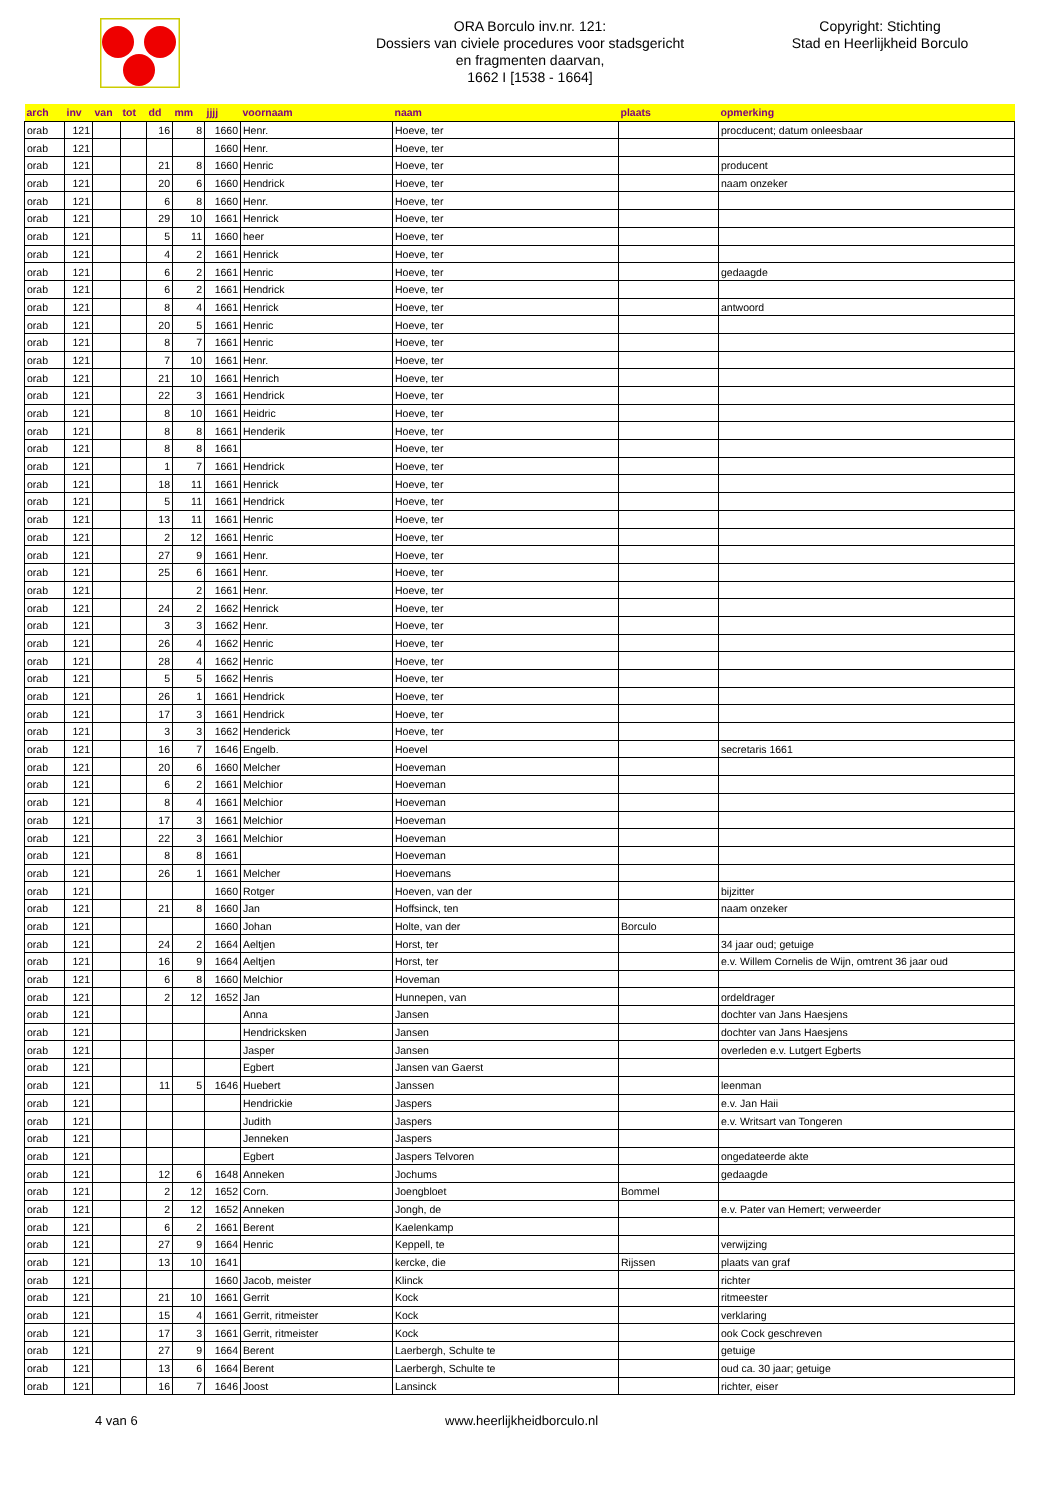ORA Borculo inv.nr. 121:
Dossiers van civiele procedures voor stadsgericht
en fragmenten daarvan,
1662 I [1538 - 1664]
Copyright: Stichting
Stad en Heerlijkheid Borculo
| arch | inv | van | tot | dd | mm | jjjj | voornaam | naam | plaats | opmerking |
| --- | --- | --- | --- | --- | --- | --- | --- | --- | --- | --- |
| orab | 121 | | | 16 | 8 | 1660 | Henr. | Hoeve, ter | | procducent; datum onleesbaar |
| orab | 121 | | | | | 1660 | Henr. | Hoeve, ter | | |
| orab | 121 | | | 21 | 8 | 1660 | Henric | Hoeve, ter | | producent |
| orab | 121 | | | 20 | 6 | 1660 | Hendrick | Hoeve, ter | | naam onzeker |
| orab | 121 | | | 6 | 8 | 1660 | Henr. | Hoeve, ter | | |
| orab | 121 | | | 29 | 10 | 1661 | Henrick | Hoeve, ter | | |
| orab | 121 | | | 5 | 11 | 1660 | heer | Hoeve, ter | | |
| orab | 121 | | | 4 | 2 | 1661 | Henrick | Hoeve, ter | | |
| orab | 121 | | | 6 | 2 | 1661 | Henric | Hoeve, ter | | gedaagde |
| orab | 121 | | | 6 | 2 | 1661 | Hendrick | Hoeve, ter | | |
| orab | 121 | | | 8 | 4 | 1661 | Henrick | Hoeve, ter | | antwoord |
| orab | 121 | | | 20 | 5 | 1661 | Henric | Hoeve, ter | | |
| orab | 121 | | | 8 | 7 | 1661 | Henric | Hoeve, ter | | |
| orab | 121 | | | 7 | 10 | 1661 | Henr. | Hoeve, ter | | |
| orab | 121 | | | 21 | 10 | 1661 | Henrich | Hoeve, ter | | |
| orab | 121 | | | 22 | 3 | 1661 | Hendrick | Hoeve, ter | | |
| orab | 121 | | | 8 | 10 | 1661 | Heidric | Hoeve, ter | | |
| orab | 121 | | | 8 | 8 | 1661 | Henderik | Hoeve, ter | | |
| orab | 121 | | | 8 | 8 | 1661 | | Hoeve, ter | | |
| orab | 121 | | | 1 | 7 | 1661 | Hendrick | Hoeve, ter | | |
| orab | 121 | | | 18 | 11 | 1661 | Henrick | Hoeve, ter | | |
| orab | 121 | | | 5 | 11 | 1661 | Hendrick | Hoeve, ter | | |
| orab | 121 | | | 13 | 11 | 1661 | Henric | Hoeve, ter | | |
| orab | 121 | | | 2 | 12 | 1661 | Henric | Hoeve, ter | | |
| orab | 121 | | | 27 | 9 | 1661 | Henr. | Hoeve, ter | | |
| orab | 121 | | | 25 | 6 | 1661 | Henr. | Hoeve, ter | | |
| orab | 121 | | | | 2 | 1661 | Henr. | Hoeve, ter | | |
| orab | 121 | | | 24 | 2 | 1662 | Henrick | Hoeve, ter | | |
| orab | 121 | | | 3 | 3 | 1662 | Henr. | Hoeve, ter | | |
| orab | 121 | | | 26 | 4 | 1662 | Henric | Hoeve, ter | | |
| orab | 121 | | | 28 | 4 | 1662 | Henric | Hoeve, ter | | |
| orab | 121 | | | 5 | 5 | 1662 | Henris | Hoeve, ter | | |
| orab | 121 | | | 26 | 1 | 1661 | Hendrick | Hoeve, ter | | |
| orab | 121 | | | 17 | 3 | 1661 | Hendrick | Hoeve, ter | | |
| orab | 121 | | | 3 | 3 | 1662 | Henderick | Hoeve, ter | | |
| orab | 121 | | | 16 | 7 | 1646 | Engelb. | Hoevel | | secretaris 1661 |
| orab | 121 | | | 20 | 6 | 1660 | Melcher | Hoeveman | | |
| orab | 121 | | | 6 | 2 | 1661 | Melchior | Hoeveman | | |
| orab | 121 | | | 8 | 4 | 1661 | Melchior | Hoeveman | | |
| orab | 121 | | | 17 | 3 | 1661 | Melchior | Hoeveman | | |
| orab | 121 | | | 22 | 3 | 1661 | Melchior | Hoeveman | | |
| orab | 121 | | | 8 | 8 | 1661 | | Hoeveman | | |
| orab | 121 | | | 26 | 1 | 1661 | Melcher | Hoevemans | | |
| orab | 121 | | | | | 1660 | Rotger | Hoeven, van der | | bijzitter |
| orab | 121 | | | 21 | 8 | 1660 | Jan | Hoffsinck, ten | | naam onzeker |
| orab | 121 | | | | | 1660 | Johan | Holte, van der | Borculo | |
| orab | 121 | | | 24 | 2 | 1664 | Aeltjen | Horst, ter | | 34 jaar oud; getuige |
| orab | 121 | | | 16 | 9 | 1664 | Aeltjen | Horst, ter | | e.v. Willem Cornelis de Wijn, omtrent 36 jaar oud |
| orab | 121 | | | 6 | 8 | 1660 | Melchior | Hoveman | | |
| orab | 121 | | | 2 | 12 | 1652 | Jan | Hunnepen, van | | ordeldrager |
| orab | 121 | | | | | | Anna | Jansen | | dochter van Jans Haesjens |
| orab | 121 | | | | | | Hendricksken | Jansen | | dochter van Jans Haesjens |
| orab | 121 | | | | | | Jasper | Jansen | | overleden e.v. Lutgert Egberts |
| orab | 121 | | | | | | Egbert | Jansen van Gaerst | | |
| orab | 121 | | | 11 | 5 | 1646 | Huebert | Janssen | | leenman |
| orab | 121 | | | | | | Hendrickie | Jaspers | | e.v. Jan Haii |
| orab | 121 | | | | | | Judith | Jaspers | | e.v. Writsart van Tongeren |
| orab | 121 | | | | | | Jenneken | Jaspers | | |
| orab | 121 | | | | | | Egbert | Jaspers Telvoren | | ongedateerde akte |
| orab | 121 | | | 12 | 6 | 1648 | Anneken | Jochums | | gedaagde |
| orab | 121 | | | 2 | 12 | 1652 | Corn. | Joengbloet | Bommel | |
| orab | 121 | | | 2 | 12 | 1652 | Anneken | Jongh, de | | e.v. Pater van Hemert; verweerder |
| orab | 121 | | | 6 | 2 | 1661 | Berent | Kaelenkamp | | |
| orab | 121 | | | 27 | 9 | 1664 | Henric | Keppell, te | | verwijzing |
| orab | 121 | | | 13 | 10 | 1641 | | kercke, die | Rijssen | plaats van graf |
| orab | 121 | | | | | 1660 | Jacob, meister | Klinck | | richter |
| orab | 121 | | | 21 | 10 | 1661 | Gerrit | Kock | | ritmeester |
| orab | 121 | | | 15 | 4 | 1661 | Gerrit, ritmeister | Kock | | verklaring |
| orab | 121 | | | 17 | 3 | 1661 | Gerrit, ritmeister | Kock | | ook Cock geschreven |
| orab | 121 | | | 27 | 9 | 1664 | Berent | Laerbergh, Schulte te | | getuige |
| orab | 121 | | | 13 | 6 | 1664 | Berent | Laerbergh, Schulte te | | oud ca. 30 jaar; getuige |
| orab | 121 | | | 16 | 7 | 1646 | Joost | Lansinck | | richter, eiser |
4 van 6 www.heerlijkheidborculo.nl